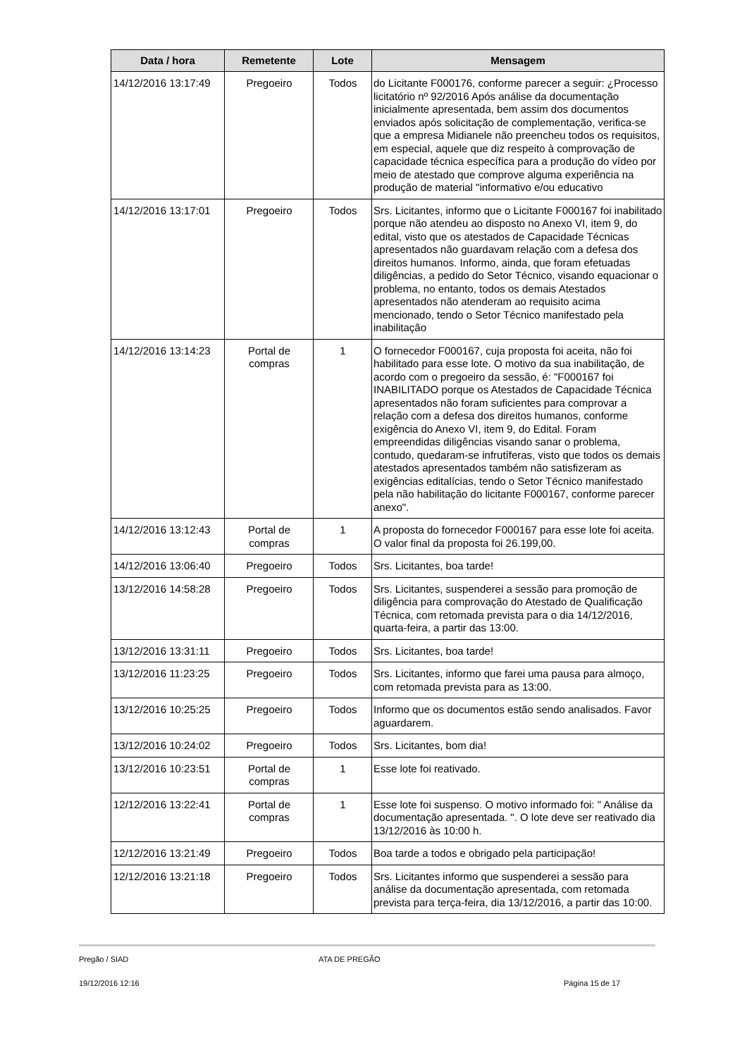| Data / hora | Remetente | Lote | Mensagem |
| --- | --- | --- | --- |
| 14/12/2016 13:17:49 | Pregoeiro | Todos | do Licitante F000176, conforme parecer a seguir: ¿Processo licitatório nº 92/2016 Após análise da documentação inicialmente apresentada, bem assim dos documentos enviados após solicitação de complementação, verifica-se que a empresa Midianele não preencheu todos os requisitos, em especial, aquele que diz respeito à comprovação de capacidade técnica específica para a produção do vídeo por meio de atestado que comprove alguma experiência na produção de material "informativo e/ou educativo |
| 14/12/2016 13:17:01 | Pregoeiro | Todos | Srs. Licitantes, informo que o Licitante F000167 foi inabilitado porque não atendeu ao disposto no Anexo VI, item 9, do edital, visto que os atestados de Capacidade Técnicas apresentados não guardavam relação com a defesa dos direitos humanos. Informo, ainda, que foram efetuadas diligências, a pedido do Setor Técnico, visando equacionar o problema, no entanto, todos os demais Atestados apresentados não atenderam ao requisito acima mencionado, tendo o Setor Técnico manifestado pela inabilitação |
| 14/12/2016 13:14:23 | Portal de compras | 1 | O fornecedor F000167, cuja proposta foi aceita, não foi habilitado para esse lote. O motivo da sua inabilitação, de acordo com o pregoeiro da sessão, é: "F000167 foi INABILITADO porque os Atestados de Capacidade Técnica apresentados não foram suficientes para comprovar a relação com a defesa dos direitos humanos, conforme exigência do Anexo VI, item 9, do Edital. Foram empreendidas diligências visando sanar o problema, contudo, quedaram-se infrutíferas, visto que todos os demais atestados apresentados também não satisfizeram as exigências editalícias, tendo o Setor Técnico manifestado pela não habilitação do licitante F000167, conforme parecer anexo". |
| 14/12/2016 13:12:43 | Portal de compras | 1 | A proposta do fornecedor F000167 para esse lote foi aceita. O valor final da proposta foi 26.199,00. |
| 14/12/2016 13:06:40 | Pregoeiro | Todos | Srs. Licitantes, boa tarde! |
| 13/12/2016 14:58:28 | Pregoeiro | Todos | Srs. Licitantes, suspenderei a sessão para promoção de diligência para comprovação do Atestado de Qualificação Técnica, com retomada prevista para o dia 14/12/2016, quarta-feira, a partir das 13:00. |
| 13/12/2016 13:31:11 | Pregoeiro | Todos | Srs. Licitantes, boa tarde! |
| 13/12/2016 11:23:25 | Pregoeiro | Todos | Srs. Licitantes, informo que farei uma pausa para almoço, com retomada prevista para as 13:00. |
| 13/12/2016 10:25:25 | Pregoeiro | Todos | Informo que os documentos estão sendo analisados. Favor aguardarem. |
| 13/12/2016 10:24:02 | Pregoeiro | Todos | Srs. Licitantes, bom dia! |
| 13/12/2016 10:23:51 | Portal de compras | 1 | Esse lote foi reativado. |
| 12/12/2016 13:22:41 | Portal de compras | 1 | Esse lote foi suspenso. O motivo informado foi: " Análise da documentação apresentada. ". O lote deve ser reativado dia 13/12/2016 às 10:00 h. |
| 12/12/2016 13:21:49 | Pregoeiro | Todos | Boa tarde a todos e obrigado pela participação! |
| 12/12/2016 13:21:18 | Pregoeiro | Todos | Srs. Licitantes informo que suspenderei a sessão para análise da documentação apresentada, com retomada prevista para terça-feira, dia 13/12/2016, a partir das 10:00. |
Pregão / SIAD ATA DE PREGÃO
19/12/2016 12:16 Página 15 de 17